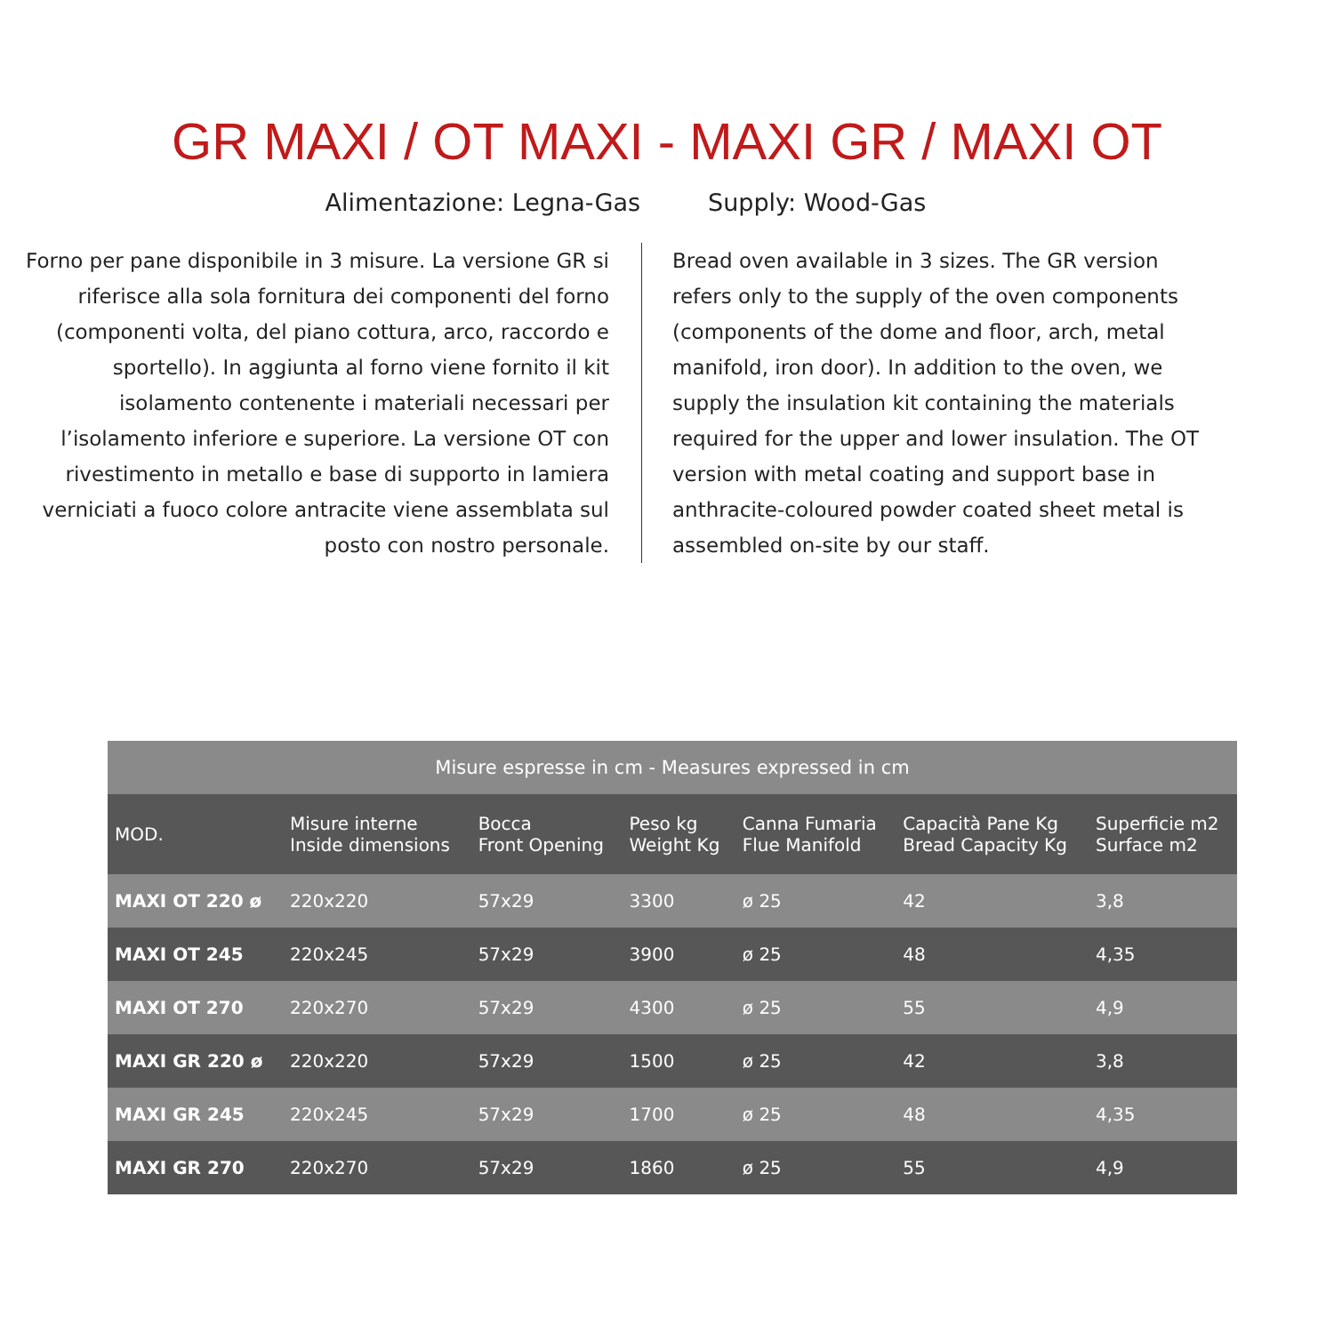GR MAXI / OT MAXI - MAXI GR / MAXI OT
Alimentazione: Legna-Gas Supply: Wood-Gas
Forno per pane disponibile in 3 misure. La versione GR si riferisce alla sola fornitura dei componenti del forno (componenti volta, del piano cottura, arco, raccordo e sportello). In aggiunta al forno viene fornito il kit isolamento contenente i materiali necessari per l’isolamento inferiore e superiore. La versione OT con rivestimento in metallo e base di supporto in lamiera verniciati a fuoco colore antracite viene assemblata sul posto con nostro personale.
Bread oven available in 3 sizes. The GR version refers only to the supply of the oven components (components of the dome and floor, arch, metal manifold, iron door). In addition to the oven, we supply the insulation kit containing the materials required for the upper and lower insulation. The OT version with metal coating and support base in anthracite-coloured powder coated sheet metal is assembled on-site by our staff.
| Misure espresse in cm - Measures expressed in cm | | | | | | |
| --- | --- | --- | --- | --- | --- | --- |
| MOD. | Misure interne Inside dimensions | Bocca Front Opening | Peso kg Weight Kg | Canna Fumaria Flue Manifold | Capacità Pane Kg Bread Capacity Kg | Superficie m2 Surface m2 |
| MAXI OT 220 ø | 220x220 | 57x29 | 3300 | ø 25 | 42 | 3,8 |
| MAXI OT 245 | 220x245 | 57x29 | 3900 | ø 25 | 48 | 4,35 |
| MAXI OT 270 | 220x270 | 57x29 | 4300 | ø 25 | 55 | 4,9 |
| MAXI GR 220 ø | 220x220 | 57x29 | 1500 | ø 25 | 42 | 3,8 |
| MAXI GR 245 | 220x245 | 57x29 | 1700 | ø 25 | 48 | 4,35 |
| MAXI GR 270 | 220x270 | 57x29 | 1860 | ø 25 | 55 | 4,9 |